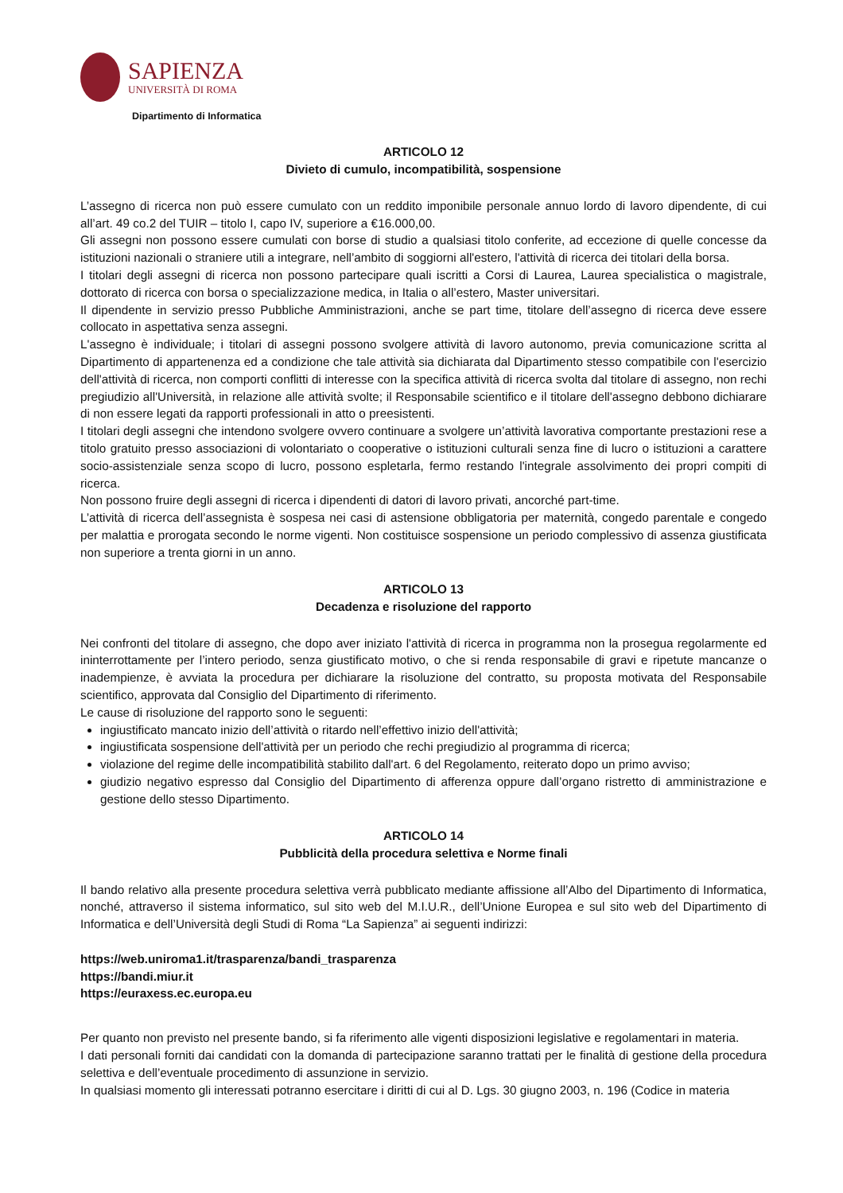SAPIENZA
UNIVERSITÀ DI ROMA
Dipartimento di Informatica
ARTICOLO 12
Divieto di cumulo, incompatibilità, sospensione
L’assegno di ricerca non può essere cumulato con un reddito imponibile personale annuo lordo di lavoro dipendente, di cui all’art. 49 co.2 del TUIR – titolo I, capo IV, superiore a €16.000,00.
Gli assegni non possono essere cumulati con borse di studio a qualsiasi titolo conferite, ad eccezione di quelle concesse da istituzioni nazionali o straniere utili a integrare, nell’ambito di soggiorni all'estero, l'attività di ricerca dei titolari della borsa.
I titolari degli assegni di ricerca non possono partecipare quali iscritti a Corsi di Laurea, Laurea specialistica o magistrale, dottorato di ricerca con borsa o specializzazione medica, in Italia o all’estero, Master universitari.
Il dipendente in servizio presso Pubbliche Amministrazioni, anche se part time, titolare dell’assegno di ricerca deve essere collocato in aspettativa senza assegni.
L'assegno è individuale; i titolari di assegni possono svolgere attività di lavoro autonomo, previa comunicazione scritta al Dipartimento di appartenenza ed a condizione che tale attività sia dichiarata dal Dipartimento stesso compatibile con l'esercizio dell'attività di ricerca, non comporti conflitti di interesse con la specifica attività di ricerca svolta dal titolare di assegno, non rechi pregiudizio all'Università, in relazione alle attività svolte; il Responsabile scientifico e il titolare dell'assegno debbono dichiarare di non essere legati da rapporti professionali in atto o preesistenti.
I titolari degli assegni che intendono svolgere ovvero continuare a svolgere un’attività lavorativa comportante prestazioni rese a titolo gratuito presso associazioni di volontariato o cooperative o istituzioni culturali senza fine di lucro o istituzioni a carattere socio-assistenziale senza scopo di lucro, possono espletarla, fermo restando l'integrale assolvimento dei propri compiti di ricerca.
Non possono fruire degli assegni di ricerca i dipendenti di datori di lavoro privati, ancorché part-time.
L’attività di ricerca dell’assegnista è sospesa nei casi di astensione obbligatoria per maternità, congedo parentale e congedo per malattia e prorogata secondo le norme vigenti. Non costituisce sospensione un periodo complessivo di assenza giustificata non superiore a trenta giorni in un anno.
ARTICOLO 13
Decadenza e risoluzione del rapporto
Nei confronti del titolare di assegno, che dopo aver iniziato l'attività di ricerca in programma non la prosegua regolarmente ed ininterrottamente per l’intero periodo, senza giustificato motivo, o che si renda responsabile di gravi e ripetute mancanze o inadempienze, è avviata la procedura per dichiarare la risoluzione del contratto, su proposta motivata del Responsabile scientifico, approvata dal Consiglio del Dipartimento di riferimento.
Le cause di risoluzione del rapporto sono le seguenti:
ingiustificato mancato inizio dell’attività o ritardo nell’effettivo inizio dell'attività;
ingiustificata sospensione dell'attività per un periodo che rechi pregiudizio al programma di ricerca;
violazione del regime delle incompatibilità stabilito dall'art. 6 del Regolamento, reiterato dopo un primo avviso;
giudizio negativo espresso dal Consiglio del Dipartimento di afferenza oppure dall’organo ristretto di amministrazione e gestione dello stesso Dipartimento.
ARTICOLO 14
Pubblicità della procedura selettiva e Norme finali
Il bando relativo alla presente procedura selettiva verrà pubblicato mediante affissione all’Albo del Dipartimento di Informatica, nonché, attraverso il sistema informatico, sul sito web del M.I.U.R., dell’Unione Europea e sul sito web del Dipartimento di Informatica e dell’Università degli Studi di Roma “La Sapienza” ai seguenti indirizzi:
https://web.uniroma1.it/trasparenza/bandi_trasparenza
https://bandi.miur.it
https://euraxess.ec.europa.eu
Per quanto non previsto nel presente bando, si fa riferimento alle vigenti disposizioni legislative e regolamentari in materia.
I dati personali forniti dai candidati con la domanda di partecipazione saranno trattati per le finalità di gestione della procedura selettiva e dell’eventuale procedimento di assunzione in servizio.
In qualsiasi momento gli interessati potranno esercitare i diritti di cui al D. Lgs. 30 giugno 2003, n. 196 (Codice in materia